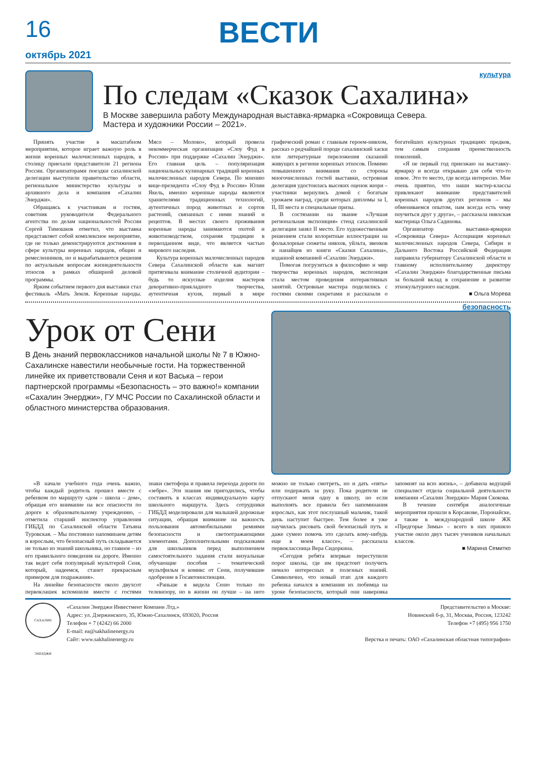16
ВЕСТИ
октябрь 2021
культура
По следам «Сказок Сахалина»
В Москве завершила работу Международная выставка-ярмарка «Сокровища Севера.
Мастера и художники России – 2021».
Принять участие в масштабном мероприятии, которое играет важную роль в жизни коренных малочисленных народов, в столицу приехали представители 21 региона России. Организаторами поездки сахалинской делегации выступили правительство области, региональное министерство культуры и архивного дела и компания «Сахалин Энерджи».
Обращаясь к участникам и гостям, советник руководителя Федерального агентства по делам национальностей России Сергей Тимошков отметил, что выставка представляет собой комплексное мероприятие, где не только демонстрируются достижения в сфере культуры коренных народов, общин и ремесленников, но и вырабатываются решения по актуальным вопросам жизнедеятельности этносов в рамках обширной деловой программы.
Ярким событием первого дня выставки стал фестиваль «Мать Земля. Коренные народы. Мясо – Молоко», который провела некоммерческая организация «Слоу Фуд в России» при поддержке «Сахалин Энерджи». Его главная цель – популяризация национальных кулинарных традиций коренных малочисленных народов Севера. По мнению вице-президента «Слоу Фуд в России» Юлии Якель, именно коренные народы являются хранителями традиционных технологий, аутентичных пород животных и сортов растений, связанных с ними знаний и рецептов. В местах своего проживания коренные народы занимаются охотой и животноводством, сохраняя традиции в первозданном виде, что является частью мирового наследия.
Культура коренных малочисленных народов Севера Сахалинской области как магнит притягивала внимание столичной аудитории – будь то искусные изделия мастеров декоративно-прикладного творчества, аутентичная кухня, первый в мире графический роман с главным героем-нивхом, рассказ о редчайшей породе сахалинский хаски или литературные переложения сказаний живущих в регионе коренных этносов. Помимо повышенного внимания со стороны многочисленных гостей выставки, островная делегация удостоилась высоких оценок жюри – участники вернулись домой с богатым урожаем наград, среди которых дипломы за I, II, III места и специальные призы.
В состязании на звание «Лучшая региональная экспозиция» стенд сахалинской делегации занял II место. Его художественным решением стали колоритные иллюстрации на фольклорные сюжеты нивхов, уйльта, эвенков и нанайцев из книги «Сказки Сахалина», изданной компанией «Сахалин Энерджи».
Помогая погрузиться в философию и мир творчества коренных народов, экспозиция стала местом проведения интерактивных занятий. Островные мастера поделились с гостями своими секретами и рассказали о богатейших культурных традициях предков, тем самым сохраняя преемственность поколений.
«Я не первый год приезжаю на выставку-ярмарку и всегда открываю для себя что-то новое. Это то место, где всегда интересно. Мне очень приятно, что наши мастер-классы привлекают внимание представителей коренных народов других регионов – мы обмениваемся опытом, нам всегда есть чему поучиться друг у друга», – рассказала нивхская мастерица Ольга Садинова.
Организатор выставки-ярмарки «Сокровища Севера» Ассоциация коренных малочисленных народов Севера, Сибири и Дальнего Востока Российской Федерации направила губернатору Сахалинской области и главному исполнительному директору «Сахалин Энерджи» благодарственные письма за большой вклад в сохранение и развитие этнокультурного наследия.
■ Ольга Морева
безопасность
Урок от Сени
В День знаний первоклассников начальной школы № 7 в Южно-Сахалинске навестили необычные гости. На торжественной линейке их приветствовали Сеня и кот Васька – герои партнерской программы «Безопасность – это важно!» компании «Сахалин Энерджи», ГУ МЧС России по Сахалинской области и областного министерства образования.
«В начале учебного года очень важно, чтобы каждый родитель прошел вместе с ребенком по маршруту «дом – школа – дом», обращая его внимание на все опасности по дороге к образовательному учреждению, – отметила старший инспектор управления ГИБДД по Сахалинской области Татьяна Туровская. – Мы постоянно напоминаем детям и взрослым, что безопасный путь складывается не только из знаний школьника, но главное – из его правильного поведения на дороге. Именно так ведет себя популярный мультгерой Сеня, который, надеемся, станет прекрасным примером для подражания».
На линейке безопасности около двухсот первоклашек вспомнили вместе с гостями знаки светофора и правила перехода дороги по «зебре». Эти знания им пригодились, чтобы составить в классах индивидуальную карту школьного маршрута. Здесь сотрудники ГИБДД моделировали для малышей дорожные ситуации, обращая внимание на важность пользования автомобильными ремнями безопасности и светоотражающими элементами. Дополнительными подсказками для школьников перед выполнением самостоятельного задания стали визуальные обучающие пособия – тематический мультфильм и комикс от Сени, получившие одобрение в Госавтоинспекции.
«Раньше я видела Сеню только по телевизору, но в жизни он лучше – на него можно не только смотреть, но и дать «пять» или подержать за руку. Пока родители не отпускают меня одну в школу, но если выполнять все правила без напоминания взрослых, как этот послушный мальчик, такой день наступит быстрее. Тем более я уже научилась рисовать свой безопасный путь и даже сумею помочь это сделать кому-нибудь еще в моем классе», – рассказала первоклассница Вера Сидоркина.
«Сегодня ребята впервые переступили порог школы, где им предстоит получить немало интересных и полезных знаний. Символично, что новый этап для каждого ребенка начался в компании их любимца на уроке безопасности, который они наверняка запомнят на всю жизнь», – добавила ведущий специалист отдела социальной деятельности компании «Сахалин Энерджи» Мария Скокова.
В течение сентября аналогичные мероприятия прошли в Корсакове, Поронайске, а также в международной школе ЖК «Предгорье Зимы» – всего в них приняло участие около двух тысяч учеников начальных классов.
■ Марина Семитко
САХАЛИН ЭНЕРДЖИ
«Сахалин Энерджи Инвестмент Компани Лтд.»
Адрес: ул. Дзержинского, 35, Южно-Сахалинск, 693020, Россия
Телефон + 7 (4242) 66 2000
E-mail: ea@sakhalinenergy.ru
Сайт: www.sakhalinenergy.ru
Представительство в Москве:
Новинский б-р, 31, Москва, Россия, 123242
Телефон +7 (495) 956 1750
Верстка и печать: ОАО «Сахалинская областная типография»